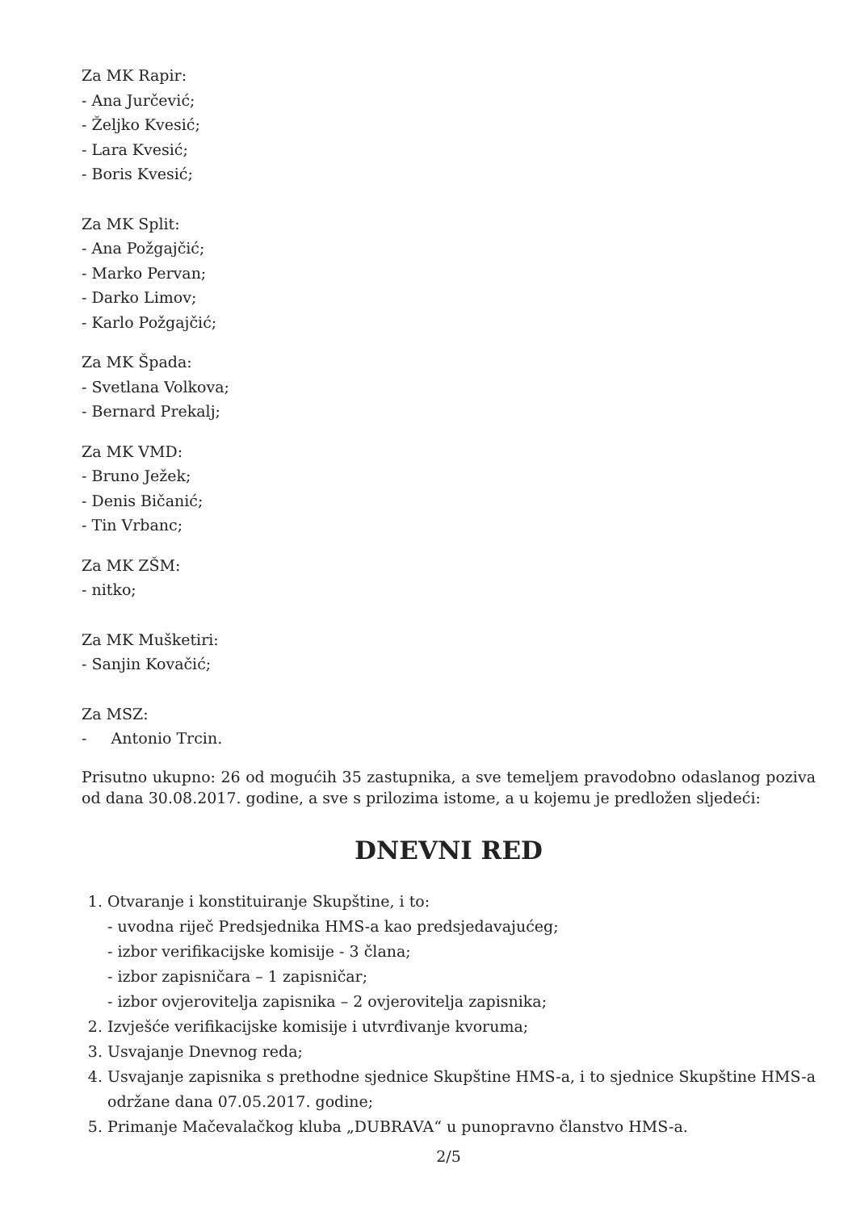Za MK Rapir:
- Ana Jurčević;
- Željko Kvesić;
- Lara Kvesić;
- Boris Kvesić;
Za MK Split:
- Ana Požgajčić;
- Marko Pervan;
- Darko Limov;
- Karlo Požgajčić;
Za MK Špada:
- Svetlana Volkova;
- Bernard Prekalj;
Za MK VMD:
- Bruno Ježek;
- Denis Bičanić;
- Tin Vrbanc;
Za MK ZŠM:
- nitko;
Za MK Mušketiri:
- Sanjin Kovačić;
Za MSZ:
- Antonio Trcin.
Prisutno ukupno: 26 od mogućih 35 zastupnika, a sve temeljem pravodobno odaslanog poziva od dana 30.08.2017. godine, a sve s prilozima istome, a u kojemu je predložen sljedeći:
DNEVNI RED
1. Otvaranje i konstituiranje Skupštine, i to:
- uvodna riječ Predsjednika HMS-a kao predsjedavajućeg;
- izbor verifikacijske komisije - 3 člana;
- izbor zapisničara – 1 zapisničar;
- izbor ovjerovitelja zapisnika – 2 ovjerovitelja zapisnika;
2. Izvješće verifikacijske komisije i utvrđivanje kvoruma;
3. Usvajanje Dnevnog reda;
4. Usvajanje zapisnika s prethodne sjednice Skupštine HMS-a, i to sjednice Skupštine HMS-a održane dana 07.05.2017. godine;
5. Primanje Mačevalačkog kluba „DUBRAVA“ u punopravno članstvo HMS-a.
2/5